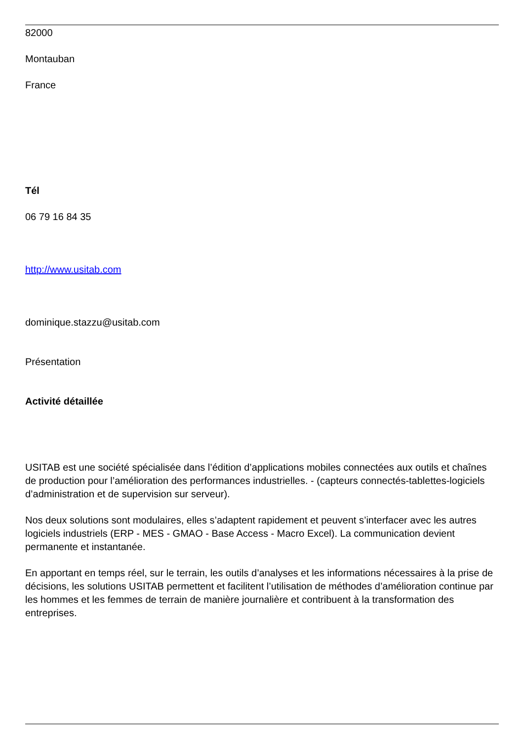82000
Montauban
France
Tél
06 79 16 84 35
http://www.usitab.com
dominique.stazzu@usitab.com
Présentation
Activité détaillée
USITAB est une société spécialisée dans l’édition d’applications mobiles connectées aux outils et chaînes de production pour l’amélioration des performances industrielles. - (capteurs connectés-tablettes-logiciels d’administration et de supervision sur serveur).
Nos deux solutions sont modulaires, elles s’adaptent rapidement et peuvent s’interfacer avec les autres logiciels industriels (ERP - MES - GMAO - Base Access - Macro Excel). La communication devient permanente et instantanée.
En apportant en temps réel, sur le terrain, les outils d’analyses et les informations nécessaires à la prise de décisions, les solutions USITAB permettent et facilitent l’utilisation de méthodes d’amélioration continue par les hommes et les femmes de terrain de manière journalière et contribuent à la transformation des entreprises.